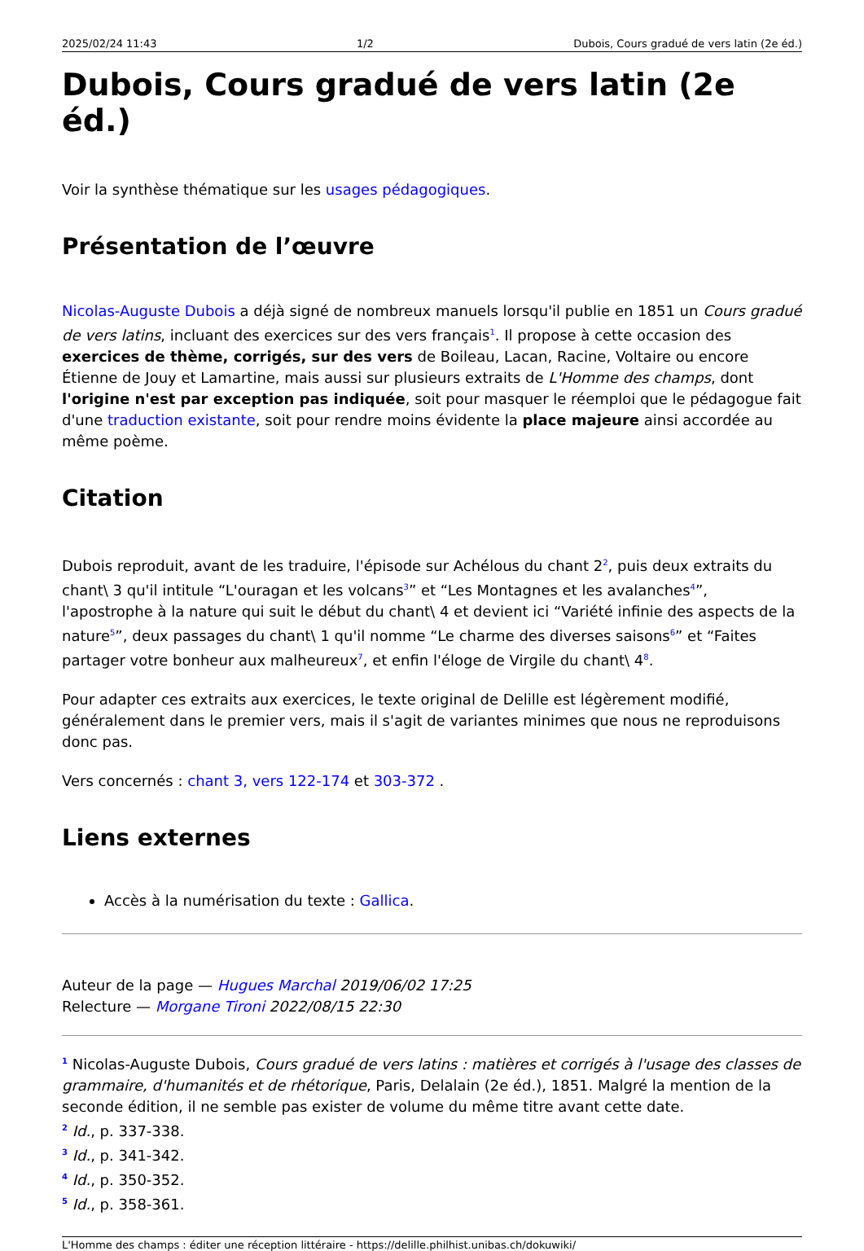2025/02/24 11:43 1/2 Dubois, Cours gradué de vers latin (2e éd.)
Dubois, Cours gradué de vers latin (2e éd.)
Voir la synthèse thématique sur les usages pédagogiques.
Présentation de l’œuvre
Nicolas-Auguste Dubois a déjà signé de nombreux manuels lorsqu'il publie en 1851 un Cours gradué de vers latins, incluant des exercices sur des vers français<sup>1</sup>. Il propose à cette occasion des exercices de thème, corrigés, sur des vers de Boileau, Lacan, Racine, Voltaire ou encore Étienne de Jouy et Lamartine, mais aussi sur plusieurs extraits de L'Homme des champs, dont l'origine n'est par exception pas indiquée, soit pour masquer le réemploi que le pédagogue fait d'une traduction existante, soit pour rendre moins évidente la place majeure ainsi accordée au même poème.
Citation
Dubois reproduit, avant de les traduire, l'épisode sur Achélous du chant 2<sup>2</sup>, puis deux extraits du chant\ 3 qu'il intitule “L'ouragan et les volcans<sup>3</sup>” et “Les Montagnes et les avalanches<sup>4</sup>”, l'apostrophe à la nature qui suit le début du chant\ 4 et devient ici “Variété infinie des aspects de la nature<sup>5</sup>”, deux passages du chant\ 1 qu'il nomme “Le charme des diverses saisons<sup>6</sup>” et “Faites partager votre bonheur aux malheureux<sup>7</sup>, et enfin l'éloge de Virgile du chant\ 4<sup>8</sup>.
Pour adapter ces extraits aux exercices, le texte original de Delille est légèrement modifié, généralement dans le premier vers, mais il s'agit de variantes minimes que nous ne reproduisons donc pas.
Vers concernés : chant 3, vers 122-174 et 303-372 .
Liens externes
Accès à la numérisation du texte : Gallica.
Auteur de la page — Hugues Marchal 2019/06/02 17:25
Relecture — Morgane Tironi 2022/08/15 22:30
<sup>1</sup> Nicolas-Auguste Dubois, Cours gradué de vers latins : matières et corrigés à l'usage des classes de grammaire, d'humanités et de rhétorique, Paris, Delalain (2e éd.), 1851. Malgré la mention de la seconde édition, il ne semble pas exister de volume du même titre avant cette date.
<sup>2</sup> Id., p. 337-338.
<sup>3</sup> Id., p. 341-342.
<sup>4</sup> Id., p. 350-352.
<sup>5</sup> Id., p. 358-361.
L'Homme des champs : éditer une réception littéraire - https://delille.philhist.unibas.ch/dokuwiki/